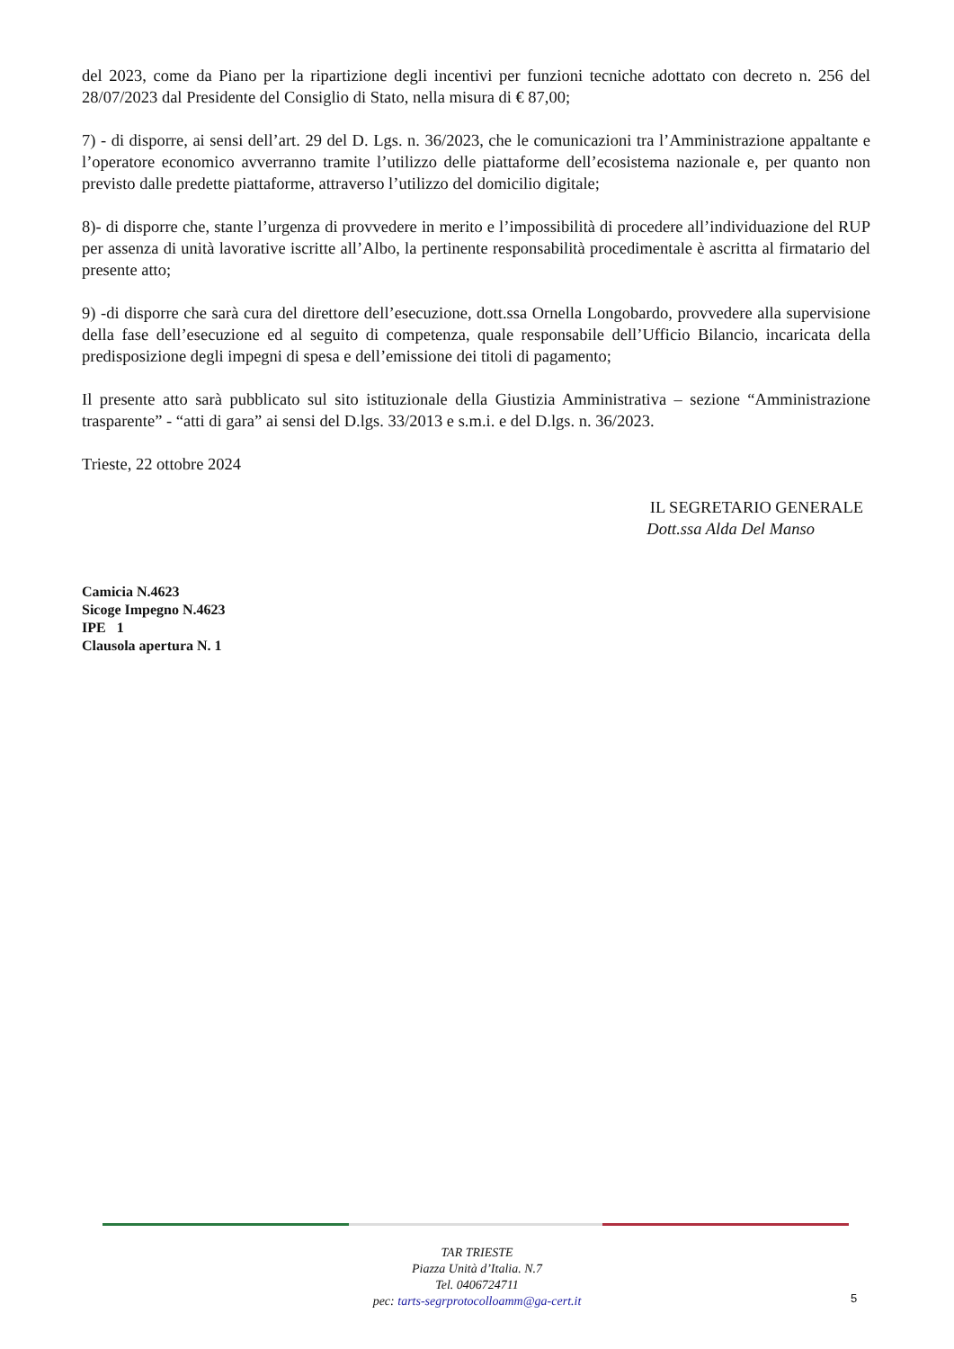del 2023, come da Piano per la ripartizione degli incentivi per funzioni tecniche adottato con decreto n. 256 del 28/07/2023 dal Presidente del Consiglio di Stato, nella misura di € 87,00;
7) - di disporre, ai sensi dell’art. 29 del D. Lgs. n. 36/2023, che le comunicazioni tra l’Amministrazione appaltante e l’operatore economico avverranno tramite l’utilizzo delle piattaforme dell’ecosistema nazionale e, per quanto non previsto dalle predette piattaforme, attraverso l’utilizzo del domicilio digitale;
8)- di disporre che, stante l’urgenza di provvedere in merito e l’impossibilità di procedere all’individuazione del RUP per assenza di unità lavorative iscritte all’Albo, la pertinente responsabilità procedimentale è ascritta al firmatario del presente atto;
9) -di disporre che sarà cura del direttore dell’esecuzione, dott.ssa Ornella Longobardo, provvedere alla supervisione della fase dell’esecuzione ed al seguito di competenza, quale responsabile dell’Ufficio Bilancio, incaricata della predisposizione degli impegni di spesa e dell’emissione dei titoli di pagamento;
Il presente atto sarà pubblicato sul sito istituzionale della Giustizia Amministrativa – sezione “Amministrazione trasparente” - “atti di gara” ai sensi del D.lgs. 33/2013 e s.m.i. e del D.lgs. n. 36/2023.
Trieste, 22 ottobre 2024
IL SEGRETARIO GENERALE
Dott.ssa Alda Del Manso
Camicia N.4623
Sicoge Impegno N.4623
IPE 1
Clausola apertura N. 1
TAR TRIESTE
Piazza Unità d’Italia. N.7
Tel. 0406724711
pec: tarts-segrprotocolloamm@ga-cert.it
5